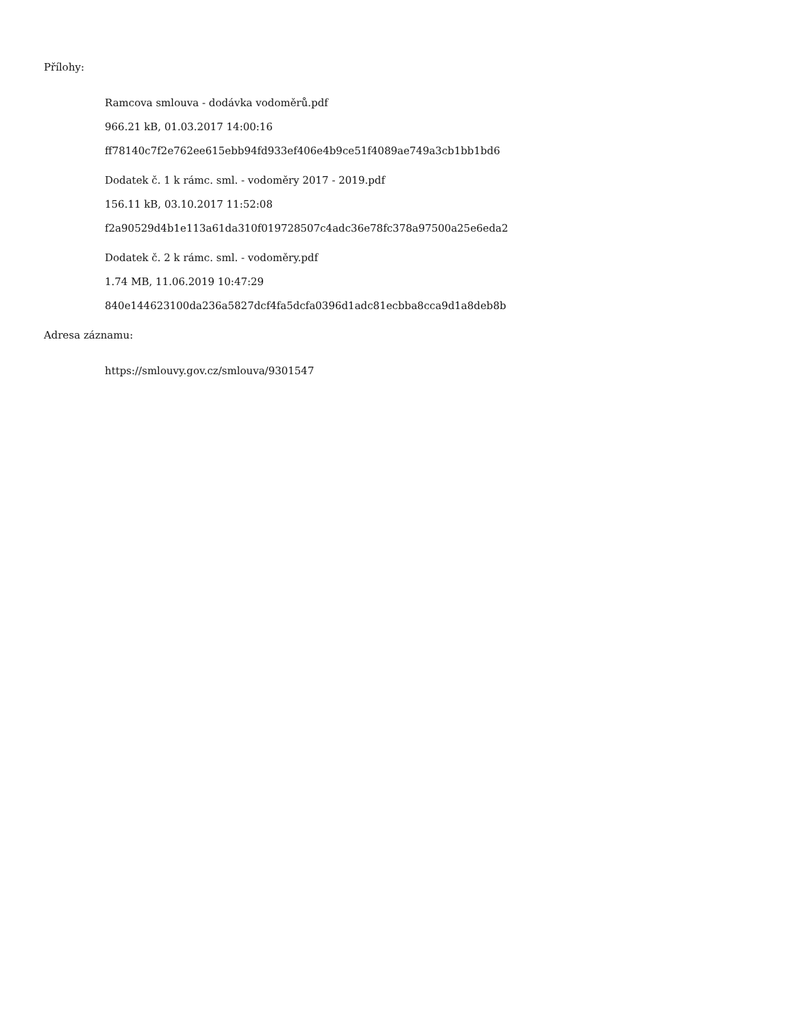Přílohy:
Ramcova smlouva - dodávka vodoměrů.pdf
966.21 kB, 01.03.2017 14:00:16
ff78140c7f2e762ee615ebb94fd933ef406e4b9ce51f4089ae749a3cb1bb1bd6
Dodatek č. 1 k rámc. sml. - vodoměry 2017 - 2019.pdf
156.11 kB, 03.10.2017 11:52:08
f2a90529d4b1e113a61da310f019728507c4adc36e78fc378a97500a25e6eda2
Dodatek č. 2 k rámc. sml. - vodoměry.pdf
1.74 MB, 11.06.2019 10:47:29
840e144623100da236a5827dcf4fa5dcfa0396d1adc81ecbba8cca9d1a8deb8b
Adresa záznamu:
https://smlouvy.gov.cz/smlouva/9301547